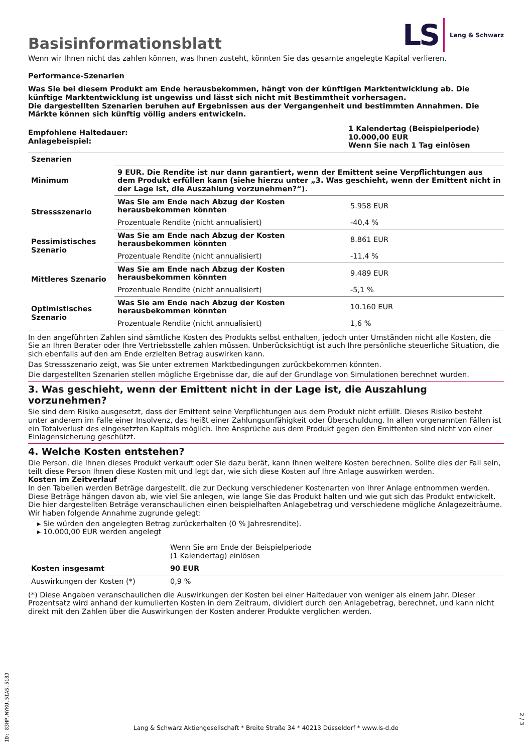Basisinformationsblatt
LS Lang & Schwarz
Wenn wir Ihnen nicht das zahlen können, was Ihnen zusteht, könnten Sie das gesamte angelegte Kapital verlieren.
Performance-Szenarien
Was Sie bei diesem Produkt am Ende herausbekommen, hängt von der künftigen Marktentwicklung ab. Die künftige Marktentwicklung ist ungewiss und lässt sich nicht mit Bestimmtheit vorhersagen.
Die dargestellten Szenarien beruhen auf Ergebnissen aus der Vergangenheit und bestimmten Annahmen. Die Märkte können sich künftig völlig anders entwickeln.
| Empfohlene Haltedauer: Anlagebeispiel: | 1 Kalendertag (Beispielperiode) 10.000,00 EUR Wenn Sie nach 1 Tag einlösen |
| Szenarien | | |
| --- | --- | --- |
| Minimum | 9 EUR. Die Rendite ist nur dann garantiert, wenn der Emittent seine Verpflichtungen aus dem Produkt erfüllen kann (siehe hierzu unter „3. Was geschieht, wenn der Emittent nicht in der Lage ist, die Auszahlung vorzunehmen?“). | |
| Stressszenario | Was Sie am Ende nach Abzug der Kosten herausbekommen könnten | 5.958 EUR |
| | Prozentuale Rendite (nicht annualisiert) | -40,4 % |
| Pessimistisches Szenario | Was Sie am Ende nach Abzug der Kosten herausbekommen könnten | 8.861 EUR |
| | Prozentuale Rendite (nicht annualisiert) | -11,4 % |
| Mittleres Szenario | Was Sie am Ende nach Abzug der Kosten herausbekommen könnten | 9.489 EUR |
| | Prozentuale Rendite (nicht annualisiert) | -5,1 % |
| Optimistisches Szenario | Was Sie am Ende nach Abzug der Kosten herausbekommen könnten | 10.160 EUR |
| | Prozentuale Rendite (nicht annualisiert) | 1,6 % |
In den angeführten Zahlen sind sämtliche Kosten des Produkts selbst enthalten, jedoch unter Umständen nicht alle Kosten, die Sie an Ihren Berater oder Ihre Vertriebsstelle zahlen müssen. Unberücksichtigt ist auch Ihre persönliche steuerliche Situation, die sich ebenfalls auf den am Ende erzielten Betrag auswirken kann.
Das Stressszenario zeigt, was Sie unter extremen Marktbedingungen zurückbekommen könnten.
Die dargestellten Szenarien stellen mögliche Ergebnisse dar, die auf der Grundlage von Simulationen berechnet wurden.
3. Was geschieht, wenn der Emittent nicht in der Lage ist, die Auszahlung vorzunehmen?
Sie sind dem Risiko ausgesetzt, dass der Emittent seine Verpflichtungen aus dem Produkt nicht erfüllt. Dieses Risiko besteht unter anderem im Falle einer Insolvenz, das heißt einer Zahlungsunfähigkeit oder Überschuldung. In allen vorgenannten Fällen ist ein Totalverlust des eingesetzten Kapitals möglich. Ihre Ansprüche aus dem Produkt gegen den Emittenten sind nicht von einer Einlagensicherung geschützt.
4. Welche Kosten entstehen?
Die Person, die Ihnen dieses Produkt verkauft oder Sie dazu berät, kann Ihnen weitere Kosten berechnen. Sollte dies der Fall sein, teilt diese Person Ihnen diese Kosten mit und legt dar, wie sich diese Kosten auf Ihre Anlage auswirken werden.
Kosten im Zeitverlauf
In den Tabellen werden Beträge dargestellt, die zur Deckung verschiedener Kostenarten von Ihrer Anlage entnommen werden. Diese Beträge hängen davon ab, wie viel Sie anlegen, wie lange Sie das Produkt halten und wie gut sich das Produkt entwickelt. Die hier dargestellten Beträge veranschaulichen einen beispielhaften Anlagebetrag und verschiedene mögliche Anlagezeiträume.
Wir haben folgende Annahme zugrunde gelegt:
▸ Sie würden den angelegten Betrag zurückerhalten (0 % Jahresrendite).
▸ 10.000,00 EUR werden angelegt
| | Wenn Sie am Ende der Beispielperiode (1 Kalendertag) einlösen |
| Kosten insgesamt | 90 EUR |
| Auswirkungen der Kosten (*) | 0,9 % |
(*) Diese Angaben veranschaulichen die Auswirkungen der Kosten bei einer Haltedauer von weniger als einem Jahr. Dieser Prozentsatz wird anhand der kumulierten Kosten in dem Zeitraum, dividiert durch den Anlagebetrag, berechnet, und kann nicht direkt mit den Zahlen über die Auswirkungen der Kosten anderer Produkte verglichen werden.
ID: 83HP.WYKU.5IAS.518J
Lang & Schwarz Aktiengesellschaft * Breite Straße 34 * 40213 Düsseldorf * www.ls-d.de
2 / 3